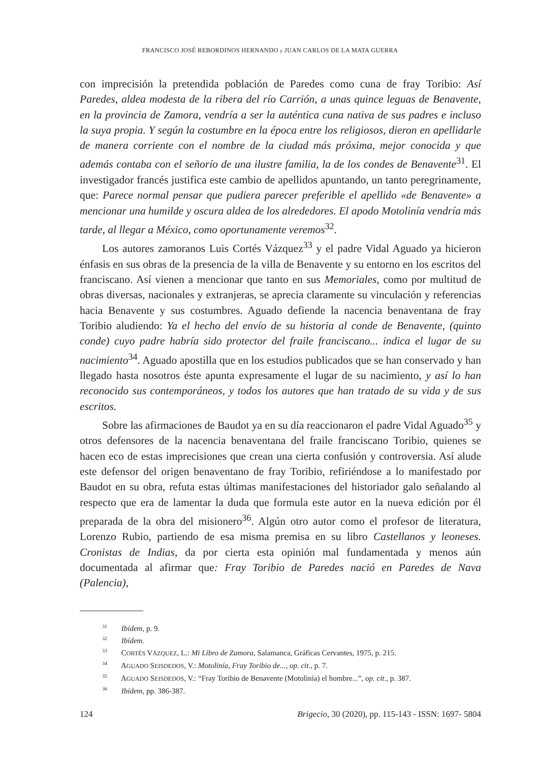FRANCISCO JOSÉ REBORDINOS HERNANDO y JUAN CARLOS DE LA MATA GUERRA
con imprecisión la pretendida población de Paredes como cuna de fray Toribio: Así Paredes, aldea modesta de la ribera del río Carrión, a unas quince leguas de Benavente, en la provincia de Zamora, vendría a ser la auténtica cuna nativa de sus padres e incluso la suya propia. Y según la costumbre en la época entre los religiosos, dieron en apellidarle de manera corriente con el nombre de la ciudad más próxima, mejor conocida y que además contaba con el señorío de una ilustre familia, la de los condes de Benavente<sup>31</sup>. El investigador francés justifica este cambio de apellidos apuntando, un tanto peregrinamente, que: Parece normal pensar que pudiera parecer preferible el apellido «de Benavente» a mencionar una humilde y oscura aldea de los alrededores. El apodo Motolinía vendría más tarde, al llegar a México, como oportunamente veremos<sup>32</sup>.
Los autores zamoranos Luis Cortés Vázquez<sup>33</sup> y el padre Vidal Aguado ya hicieron énfasis en sus obras de la presencia de la villa de Benavente y su entorno en los escritos del franciscano. Así vienen a mencionar que tanto en sus Memoriales, como por multitud de obras diversas, nacionales y extranjeras, se aprecia claramente su vinculación y referencias hacia Benavente y sus costumbres. Aguado defiende la nacencia benaventana de fray Toribio aludiendo: Ya el hecho del envío de su historia al conde de Benavente, (quinto conde) cuyo padre habría sido protector del fraile franciscano... indica el lugar de su nacimiento<sup>34</sup>. Aguado apostilla que en los estudios publicados que se han conservado y han llegado hasta nosotros éste apunta expresamente el lugar de su nacimiento, y así lo han reconocido sus contemporáneos, y todos los autores que han tratado de su vida y de sus escritos.
Sobre las afirmaciones de Baudot ya en su día reaccionaron el padre Vidal Aguado<sup>35</sup> y otros defensores de la nacencia benaventana del fraile franciscano Toribio, quienes se hacen eco de estas imprecisiones que crean una cierta confusión y controversia. Así alude este defensor del origen benaventano de fray Toribio, refiriéndose a lo manifestado por Baudot en su obra, refuta estas últimas manifestaciones del historiador galo señalando al respecto que era de lamentar la duda que formula este autor en la nueva edición por él preparada de la obra del misionero<sup>36</sup>. Algún otro autor como el profesor de literatura, Lorenzo Rubio, partiendo de esa misma premisa en su libro Castellanos y leoneses. Cronistas de Indias, da por cierta esta opinión mal fundamentada y menos aún documentada al afirmar que: Fray Toribio de Paredes nació en Paredes de Nava (Palencia),
<sup>31</sup> Ibídem, p. 9.
<sup>32</sup> Ibídem.
<sup>33</sup> CORTÉS VÁZQUEZ, L.: Mi Libro de Zamora, Salamanca, Gráficas Cervantes, 1975, p. 215.
<sup>34</sup> AGUADO SEISDEDOS, V.: Motolinía, Fray Toribio de..., op. cit., p. 7.
<sup>35</sup> AGUADO SEISDEDOS, V.: “Fray Toribio de Benavente (Motolinía) el hombre...”, op. cit., p. 387.
<sup>36</sup> Ibídem, pp. 386-387.
124 Brigecio, 30 (2020), pp. 115-143 - ISSN: 1697- 5804